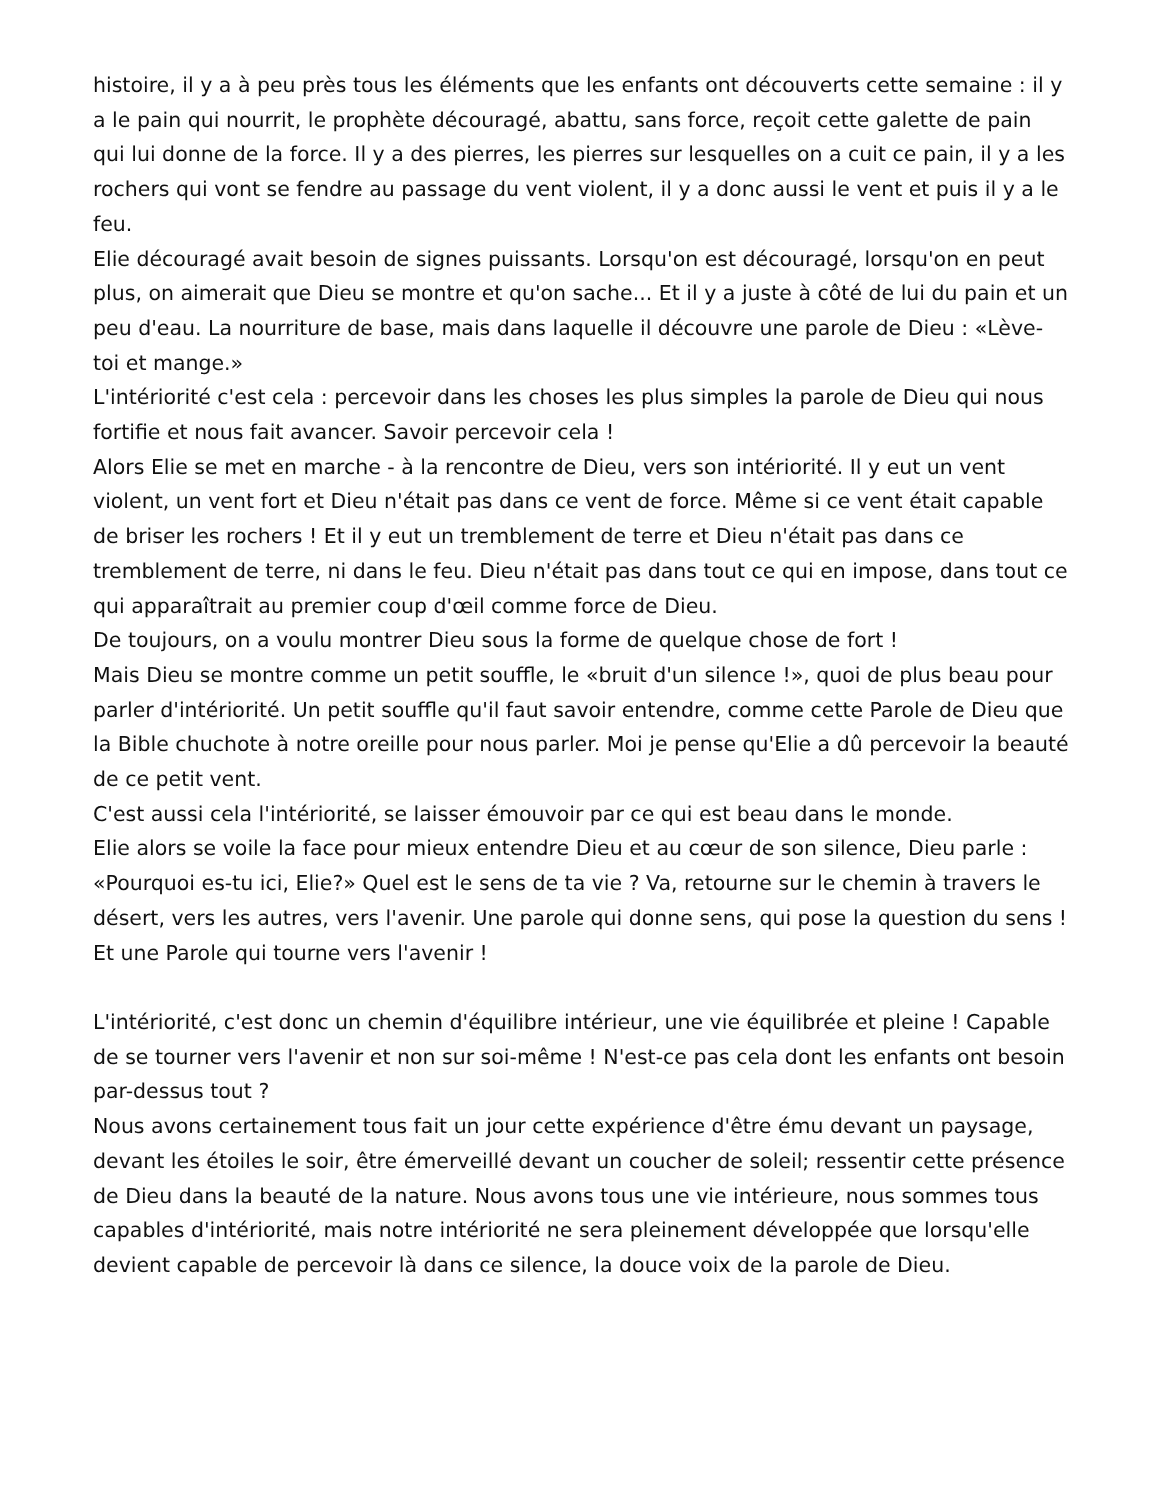histoire, il y a à peu près tous les éléments que les enfants ont découverts cette semaine : il y a le pain qui nourrit, le prophète découragé, abattu, sans force, reçoit cette galette de pain qui lui donne de la force. Il y a des pierres, les pierres sur lesquelles on a cuit ce pain, il y a les rochers qui vont se fendre au passage du vent violent, il y a donc aussi le vent et puis il y a le feu.
Elie découragé avait besoin de signes puissants. Lorsqu'on est découragé, lorsqu'on en peut plus, on aimerait que Dieu se montre et qu'on sache... Et il y a juste à côté de lui du pain et un peu d'eau. La nourriture de base, mais dans laquelle il découvre une parole de Dieu : «Lève-toi et mange.»
L'intériorité c'est cela : percevoir dans les choses les plus simples la parole de Dieu qui nous fortifie et nous fait avancer. Savoir percevoir cela !
Alors Elie se met en marche - à la rencontre de Dieu, vers son intériorité. Il y eut un vent violent, un vent fort et Dieu n'était pas dans ce vent de force. Même si ce vent était capable de briser les rochers ! Et il y eut un tremblement de terre et Dieu n'était pas dans ce tremblement de terre, ni dans le feu. Dieu n'était pas dans tout ce qui en impose, dans tout ce qui apparaîtrait au premier coup d'œil comme force de Dieu.
De toujours, on a voulu montrer Dieu sous la forme de quelque chose de fort !
Mais Dieu se montre comme un petit souffle, le «bruit d'un silence !», quoi de plus beau pour parler d'intériorité. Un petit souffle qu'il faut savoir entendre, comme cette Parole de Dieu que la Bible chuchote à notre oreille pour nous parler. Moi je pense qu'Elie a dû percevoir la beauté de ce petit vent.
C'est aussi cela l'intériorité, se laisser émouvoir par ce qui est beau dans le monde.
Elie alors se voile la face pour mieux entendre Dieu et au cœur de son silence, Dieu parle : «Pourquoi es-tu ici, Elie?» Quel est le sens de ta vie ? Va, retourne sur le chemin à travers le désert, vers les autres, vers l'avenir. Une parole qui donne sens, qui pose la question du sens ! Et une Parole qui tourne vers l'avenir !
L'intériorité, c'est donc un chemin d'équilibre intérieur, une vie équilibrée et pleine ! Capable de se tourner vers l'avenir et non sur soi-même ! N'est-ce pas cela dont les enfants ont besoin par-dessus tout ?
Nous avons certainement tous fait un jour cette expérience d'être ému devant un paysage, devant les étoiles le soir, être émerveillé devant un coucher de soleil; ressentir cette présence de Dieu dans la beauté de la nature. Nous avons tous une vie intérieure, nous sommes tous capables d'intériorité, mais notre intériorité ne sera pleinement développée que lorsqu'elle devient capable de percevoir là dans ce silence, la douce voix de la parole de Dieu.